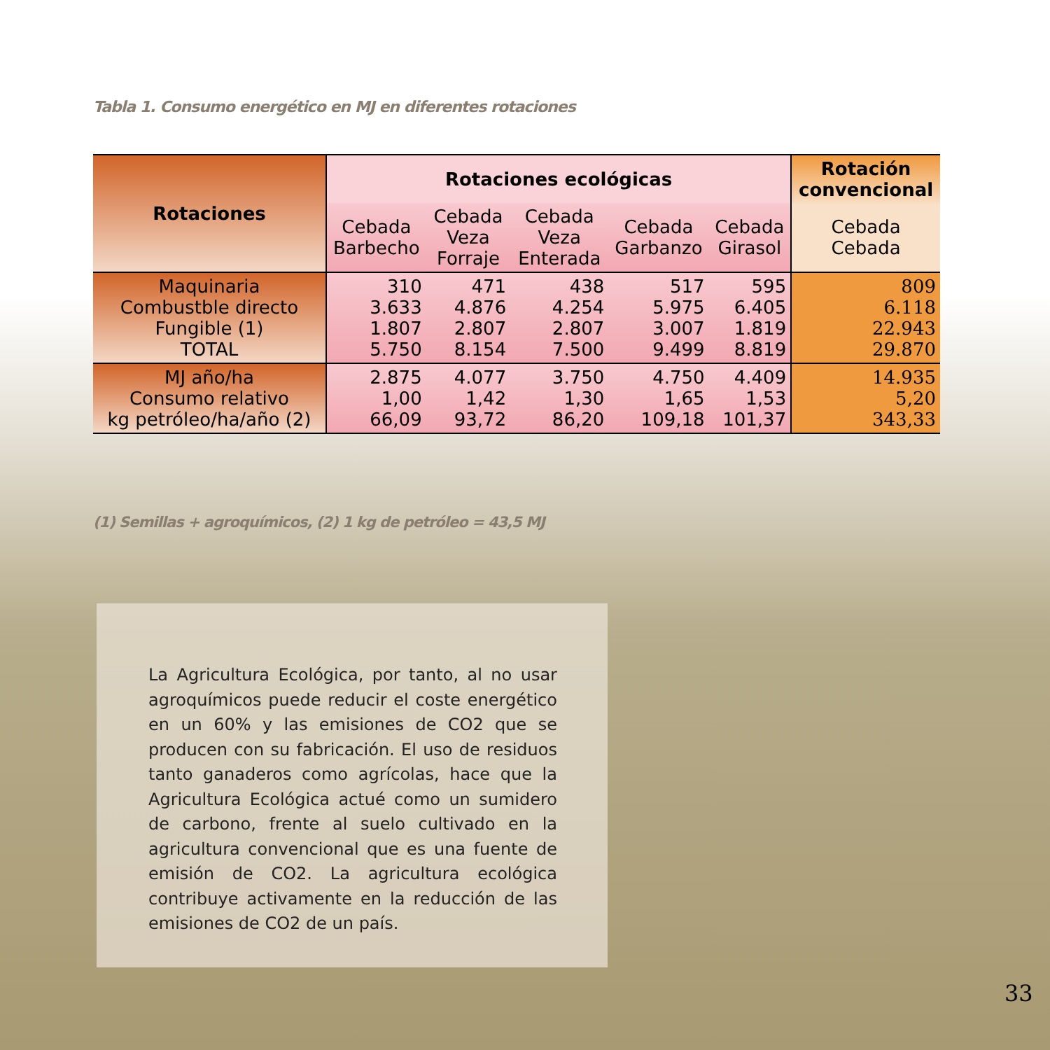Tabla 1. Consumo energético en MJ en diferentes rotaciones
| Rotaciones | Rotaciones ecológicas | | | | | Rotación convencional |
| --- | --- | --- | --- | --- | --- | --- |
| | Cebada Barbecho | Cebada Veza Forraje | Cebada Veza Enterada | Cebada Garbanzo | Cebada Girasol | Cebada Cebada |
| Maquinaria Combustble directo Fungible (1) TOTAL | 310 3.633 1.807 5.750 | 471 4.876 2.807 8.154 | 438 4.254 2.807 7.500 | 517 5.975 3.007 9.499 | 595 6.405 1.819 8.819 | 809 6.118 22.943 29.870 |
| MJ año/ha Consumo relativo kg petróleo/ha/año (2) | 2.875 1,00 66,09 | 4.077 1,42 93,72 | 3.750 1,30 86,20 | 4.750 1,65 109,18 | 4.409 1,53 101,37 | 14.935 5,20 343,33 |
(1) Semillas + agroquímicos, (2) 1 kg de petróleo = 43,5 MJ
La Agricultura Ecológica, por tanto, al no usar agroquímicos puede reducir el coste energético en un 60% y las emisiones de CO2 que se producen con su fabricación. El uso de residuos tanto ganaderos como agrícolas, hace que la Agricultura Ecológica actué como un sumidero de carbono, frente al suelo cultivado en la agricultura convencional que es una fuente de emisión de CO2. La agricultura ecológica contribuye activamente en la reducción de las emisiones de CO2 de un país.
33